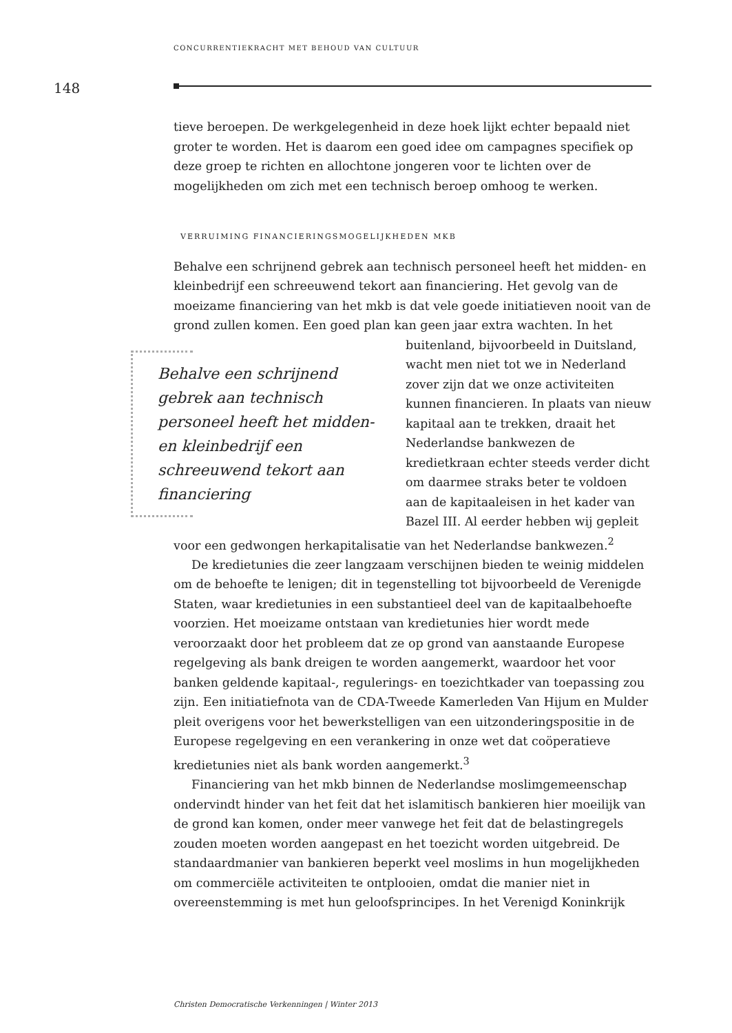CONCURRENTIEKRACHT MET BEHOUD VAN CULTUUR
148
tieve beroepen. De werkgelegenheid in deze hoek lijkt echter bepaald niet groter te worden. Het is daarom een goed idee om campagnes specifiek op deze groep te richten en allochtone jongeren voor te lichten over de mogelijkheden om zich met een technisch beroep omhoog te werken.
VERRUIMING FINANCIERINGSMOGELIJKHEDEN MKB
Behalve een schrijnend gebrek aan technisch personeel heeft het midden- en kleinbedrijf een schreeuwend tekort aan financiering. Het gevolg van de moeizame financiering van het mkb is dat vele goede initiatieven nooit van de grond zullen komen. Een goed plan kan geen jaar extra wachten. Behalve een schrijnend gebrek aan technisch personeel heeft het midden- en kleinbedrijf een schreeuwend tekort aan financiering In het buitenland, bijvoorbeeld in Duitsland, wacht men niet tot we in Nederland zover zijn dat we onze activiteiten kunnen financieren. In plaats van nieuw kapitaal aan te trekken, draait het Nederlandse bankwezen de kredietkraan echter steeds verder dicht om daarmee straks beter te voldoen aan de kapitaaleisen in het kader van Bazel III. Al eerder hebben wij gepleit voor een gedwongen herkapitalisatie van het Nederlandse bankwezen.<sup>2</sup>
De kredietunies die zeer langzaam verschijnen bieden te weinig middelen om de behoefte te lenigen; dit in tegenstelling tot bijvoorbeeld de Verenigde Staten, waar kredietunies in een substantieel deel van de kapitaalbehoefte voorzien. Het moeizame ontstaan van kredietunies hier wordt mede veroorzaakt door het probleem dat ze op grond van aanstaande Europese regelgeving als bank dreigen te worden aangemerkt, waardoor het voor banken geldende kapitaal-, regulerings- en toezichtkader van toepassing zou zijn. Een initiatiefnota van de CDA-Tweede Kamerleden Van Hijum en Mulder pleit overigens voor het bewerkstelligen van een uitzonderingspositie in de Europese regelgeving en een verankering in onze wet dat coöperatieve kredietunies niet als bank worden aangemerkt.<sup>3</sup>
Financiering van het mkb binnen de Nederlandse moslimgemeenschap ondervindt hinder van het feit dat het islamitisch bankieren hier moeilijk van de grond kan komen, onder meer vanwege het feit dat de belastingregels zouden moeten worden aangepast en het toezicht worden uitgebreid. De standaardmanier van bankieren beperkt veel moslims in hun mogelijkheden om commerciële activiteiten te ontplooien, omdat die manier niet in overeenstemming is met hun geloofsprincipes. In het Verenigd Koninkrijk
Christen Democratische Verkenningen | Winter 2013